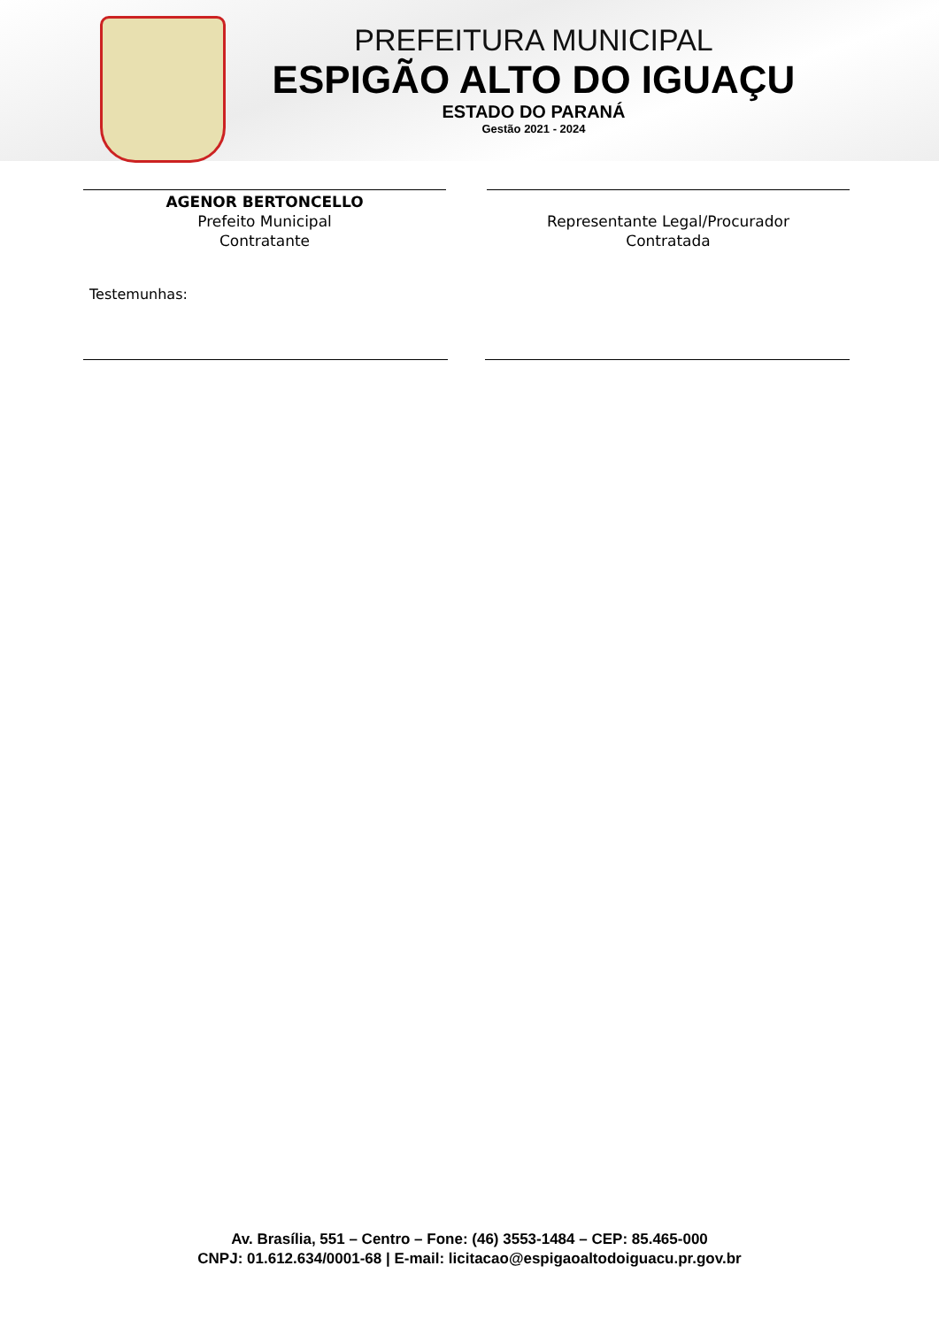PREFEITURA MUNICIPAL
ESPIGÃO ALTO DO IGUAÇU
ESTADO DO PARANÁ
Gestão 2021 - 2024
AGENOR BERTONCELLO
Prefeito Municipal
Contratante
Representante Legal/Procurador
Contratada
Testemunhas:
Av. Brasília, 551 – Centro – Fone: (46) 3553-1484 – CEP: 85.465-000
CNPJ: 01.612.634/0001-68 | E-mail: licitacao@espigaoaltodoiguacu.pr.gov.br